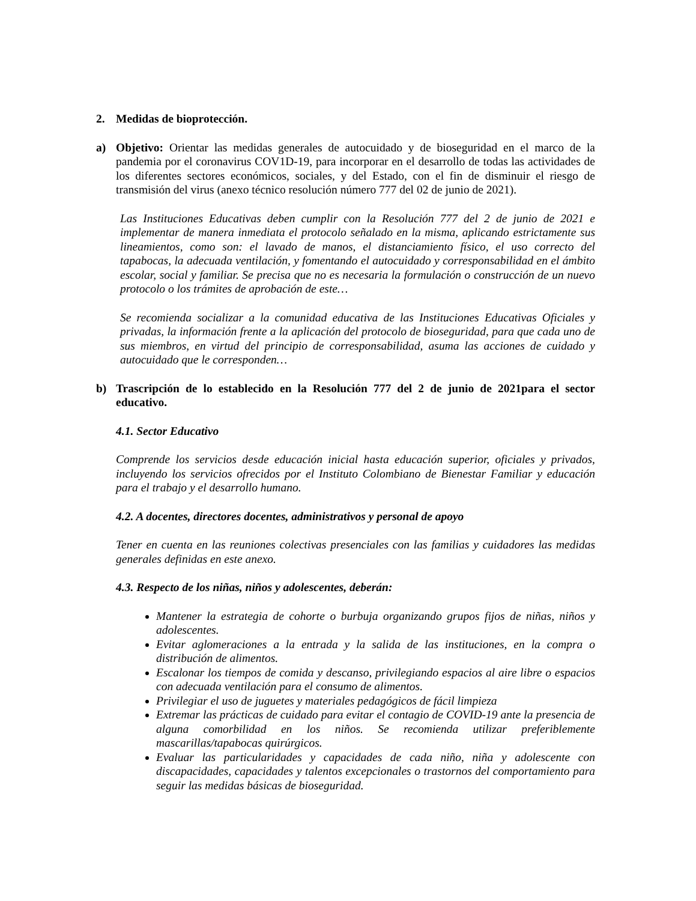2. Medidas de bioprotección.
a) Objetivo: Orientar las medidas generales de autocuidado y de bioseguridad en el marco de la pandemia por el coronavirus COV1D-19, para incorporar en el desarrollo de todas las actividades de los diferentes sectores económicos, sociales, y del Estado, con el fin de disminuir el riesgo de transmisión del virus (anexo técnico resolución número 777 del 02 de junio de 2021).
Las Instituciones Educativas deben cumplir con la Resolución 777 del 2 de junio de 2021 e implementar de manera inmediata el protocolo señalado en la misma, aplicando estrictamente sus lineamientos, como son: el lavado de manos, el distanciamiento físico, el uso correcto del tapabocas, la adecuada ventilación, y fomentando el autocuidado y corresponsabilidad en el ámbito escolar, social y familiar. Se precisa que no es necesaria la formulación o construcción de un nuevo protocolo o los trámites de aprobación de este…
Se recomienda socializar a la comunidad educativa de las Instituciones Educativas Oficiales y privadas, la información frente a la aplicación del protocolo de bioseguridad, para que cada uno de sus miembros, en virtud del principio de corresponsabilidad, asuma las acciones de cuidado y autocuidado que le corresponden…
b) Trascripción de lo establecido en la Resolución 777 del 2 de junio de 2021para el sector educativo.
4.1. Sector Educativo
Comprende los servicios desde educación inicial hasta educación superior, oficiales y privados, incluyendo los servicios ofrecidos por el Instituto Colombiano de Bienestar Familiar y educación para el trabajo y el desarrollo humano.
4.2. A docentes, directores docentes, administrativos y personal de apoyo
Tener en cuenta en las reuniones colectivas presenciales con las familias y cuidadores las medidas generales definidas en este anexo.
4.3. Respecto de los niñas, niños y adolescentes, deberán:
Mantener la estrategia de cohorte o burbuja organizando grupos fijos de niñas, niños y adolescentes.
Evitar aglomeraciones a la entrada y la salida de las instituciones, en la compra o distribución de alimentos.
Escalonar los tiempos de comida y descanso, privilegiando espacios al aire libre o espacios con adecuada ventilación para el consumo de alimentos.
Privilegiar el uso de juguetes y materiales pedagógicos de fácil limpieza
Extremar las prácticas de cuidado para evitar el contagio de COVID-19 ante la presencia de alguna comorbilidad en los niños. Se recomienda utilizar preferiblemente mascarillas/tapabocas quirúrgicos.
Evaluar las particularidades y capacidades de cada niño, niña y adolescente con discapacidades, capacidades y talentos excepcionales o trastornos del comportamiento para seguir las medidas básicas de bioseguridad.